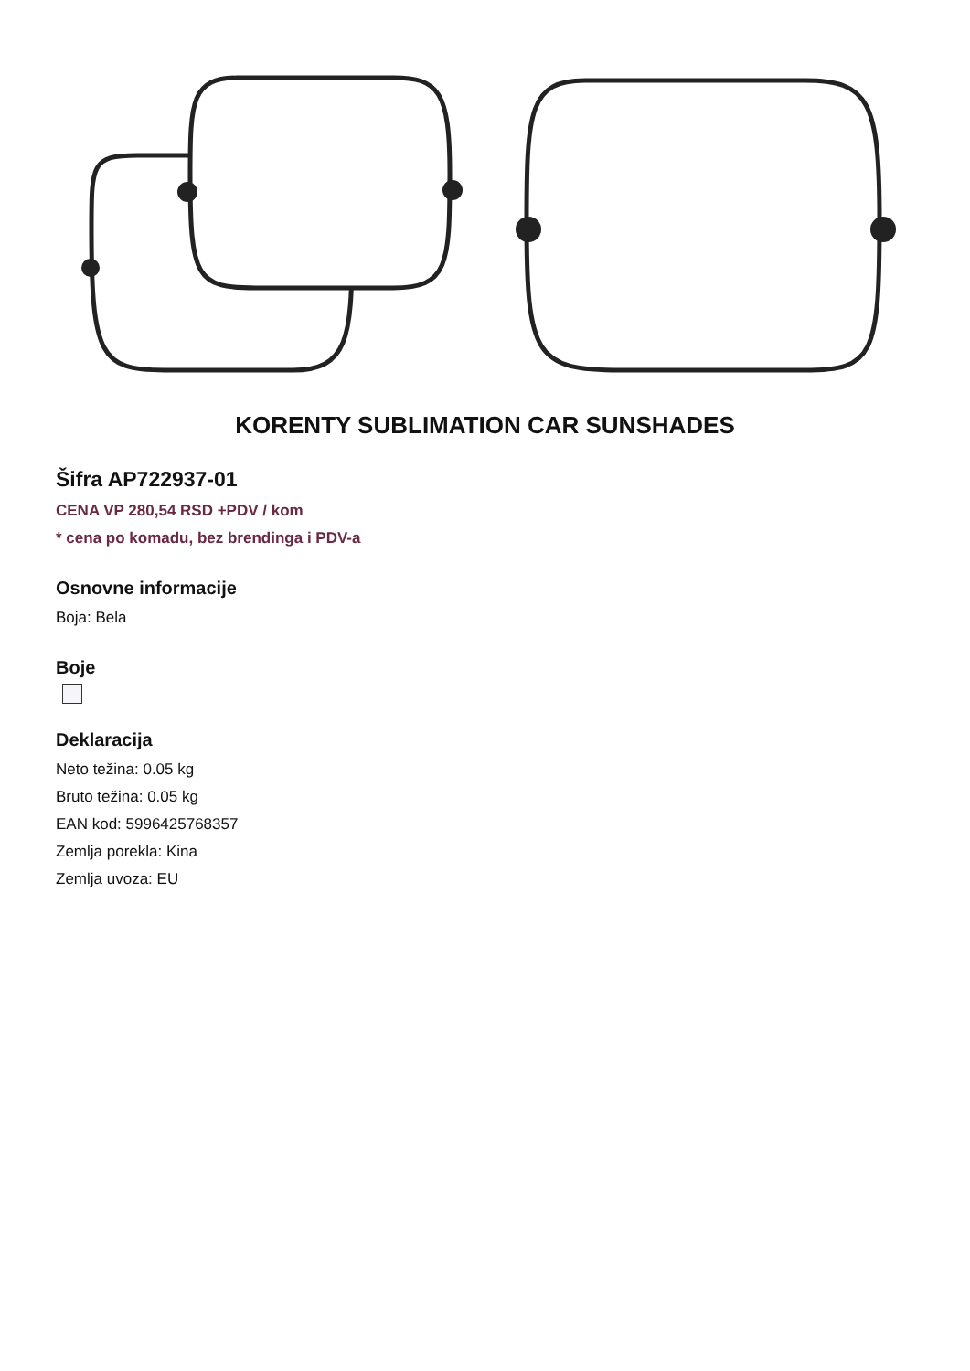KORENTY SUBLIMATION CAR SUNSHADES
Šifra AP722937-01
CENA VP 280,54 RSD +PDV / kom
* cena po komadu, bez brendinga i PDV-a
Osnovne informacije
Boja: Bela
Boje
Deklaracija
Neto težina: 0.05 kg
Bruto težina: 0.05 kg
EAN kod: 5996425768357
Zemlja porekla: Kina
Zemlja uvoza: EU